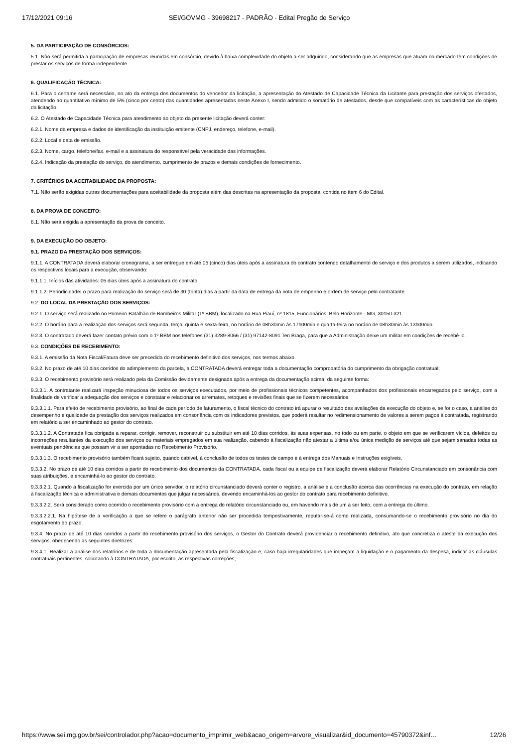17/12/2021 09:16 SEI/GOVMG - 39698217 - PADRÃO - Edital Pregão de Serviço
5. DA PARTICIPAÇÃO DE CONSÓRCIOS:
5.1. Não será permitida a participação de empresas reunidas em consórcio, devido à baixa complexidade do objeto a ser adquirido, considerando que as empresas que atuam no mercado têm condições de prestar os serviços de forma independente.
6. QUALIFICAÇÃO TÉCNICA:
6.1. Para o certame será necessário, no ato da entrega dos documentos do vencedor da licitação, a apresentação do Atestado de Capacidade Técnica da Licitante para prestação dos serviços ofertados, atendendo ao quantitativo mínimo de 5% (cinco por cento) das quantidades apresentadas neste Anexo I, sendo admitido o somatório de atestados, desde que compatíveis com as características do objeto da licitação.
6.2. O Atestado de Capacidade Técnica para atendimento ao objeto da presente licitação deverá conter:
6.2.1. Nome da empresa e dados de identificação da instituição emitente (CNPJ, endereço, telefone, e-mail).
6.2.2. Local e data de emissão.
6.2.3. Nome, cargo, telefone/fax, e-mail e a assinatura do responsável pela veracidade das informações.
6.2.4. Indicação da prestação do serviço, do atendimento, cumprimento de prazos e demais condições de fornecimento.
7. CRITÉRIOS DA ACEITABILIDADE DA PROPOSTA:
7.1. Não serão exigidas outras documentações para aceitabilidade da proposta além das descritas na apresentação da proposta, contida no item 6 do Edital.
8. DA PROVA DE CONCEITO:
8.1. Não será exigida a apresentação da prova de conceito.
9. DA EXECUÇÃO DO OBJETO:
9.1. PRAZO DA PRESTAÇÃO DOS SERVIÇOS:
9.1.1. A CONTRATADA deverá elaborar cronograma, a ser entregue em até 05 (cinco) dias úteis após a assinatura do contrato contendo detalhamento do serviço e dos produtos a serem utilizados, indicando os respectivos locais para a execução, observando:
9.1.1.1. Inícios das atividades: 05 dias úteis após a assinatura do contrato.
9.1.1.2. Periodicidade: o prazo para realização do serviço será de 30 (trinta) dias a partir da data de entrega da nota de empenho e ordem de serviço pelo contratante.
9.2. DO LOCAL DA PRESTAÇÃO DOS SERVIÇOS:
9.2.1. O serviço será realizado no Primeiro Batalhão de Bombeiros Militar (1º BBM), localizado na Rua Piauí, nº 1815, Funcionários, Belo Horizonte - MG, 30150-321.
9.2.2. O horário para a realização dos serviços será segunda, terça, quinta e sexta-feira, no horário de 08h30min às 17h00min e quarta-feira no horário de 08h30min às 13h00min.
9.2.3. O contratado deverá fazer contato prévio com o 1º BBM nos telefones (31) 3289-8066 / (31) 97142-8091 Ten Braga, para que a Administração deixe um militar em condições de recebê-lo.
9.3. CONDIÇÕES DE RECEBIMENTO:
9.3.1. A emissão da Nota Fiscal/Fatura deve ser precedida do recebimento definitivo dos serviços, nos termos abaixo.
9.3.2. No prazo de até 10 dias corridos do adimplemento da parcela, a CONTRATADA deverá entregar toda a documentação comprobatória do cumprimento da obrigação contratual;
9.3.3. O recebimento provisório será realizado pela da Comissão devidamente designada após a entrega da documentação acima, da seguinte forma:
9.3.3.1. A contratante realizará inspeção minuciosa de todos os serviços executados, por meio de profissionais técnicos competentes, acompanhados dos profissionais encarregados pelo serviço, com a finalidade de verificar a adequação dos serviços e constatar e relacionar os arremates, retoques e revisões finais que se fizerem necessários.
9.3.3.1.1. Para efeito de recebimento provisório, ao final de cada período de faturamento, o fiscal técnico do contrato irá apurar o resultado das avaliações da execução do objeto e, se for o caso, a análise do desempenho e qualidade da prestação dos serviços realizados em consonância com os indicadores previstos, que poderá resultar no redimensionamento de valores a serem pagos à contratada, registrando em relatório a ser encaminhado ao gestor do contrato.
9.3.3.1.2. A Contratada fica obrigada a reparar, corrigir, remover, reconstruir ou substituir em até 10 dias corridos, às suas expensas, no todo ou em parte, o objeto em que se verificarem vícios, defeitos ou incorreções resultantes da execução dos serviços ou materiais empregados em sua realização, cabendo à fiscalização não atestar a última e/ou única medição de serviços até que sejam sanadas todas as eventuais pendências que possam vir a ser apontadas no Recebimento Provisório.
9.3.3.1.3. O recebimento provisório também ficará sujeito, quando cabível, à conclusão de todos os testes de campo e à entrega dos Manuais e Instruções exigíveis.
9.3.3.2. No prazo de até 10 dias corridos a partir do recebimento dos documentos da CONTRATADA, cada fiscal ou a equipe de fiscalização deverá elaborar Relatório Circunstanciado em consonância com suas atribuições, e encaminhá-lo ao gestor do contrato.
9.3.3.2.1. Quando a fiscalização for exercida por um único servidor, o relatório circunstanciado deverá conter o registro, a análise e a conclusão acerca das ocorrências na execução do contrato, em relação à fiscalização técnica e administrativa e demais documentos que julgar necessários, devendo encaminhá-los ao gestor do contrato para recebimento definitivo.
9.3.3.2.2. Será considerado como ocorrido o recebimento provisório com a entrega do relatório circunstanciado ou, em havendo mais de um a ser feito, com a entrega do último.
9.3.3.2.2.1. Na hipótese de a verificação a que se refere o parágrafo anterior não ser procedida tempestivamente, reputar-se-á como realizada, consumando-se o recebimento provisório no dia do esgotamento do prazo.
9.3.4. No prazo de até 10 dias corridos a partir do recebimento provisório dos serviços, o Gestor do Contrato deverá providenciar o recebimento definitivo, ato que concretiza o ateste da execução dos serviços, obedecendo as seguintes diretrizes:
9.3.4.1. Realizar a análise dos relatórios e de toda a documentação apresentada pela fiscalização e, caso haja irregularidades que impeçam a liquidação e o pagamento da despesa, indicar as cláusulas contratuais pertinentes, solicitando à CONTRATADA, por escrito, as respectivas correções;
https://www.sei.mg.gov.br/sei/controlador.php?acao=documento_imprimir_web&acao_origem=arvore_visualizar&id_documento=45790372&inf… 12/26